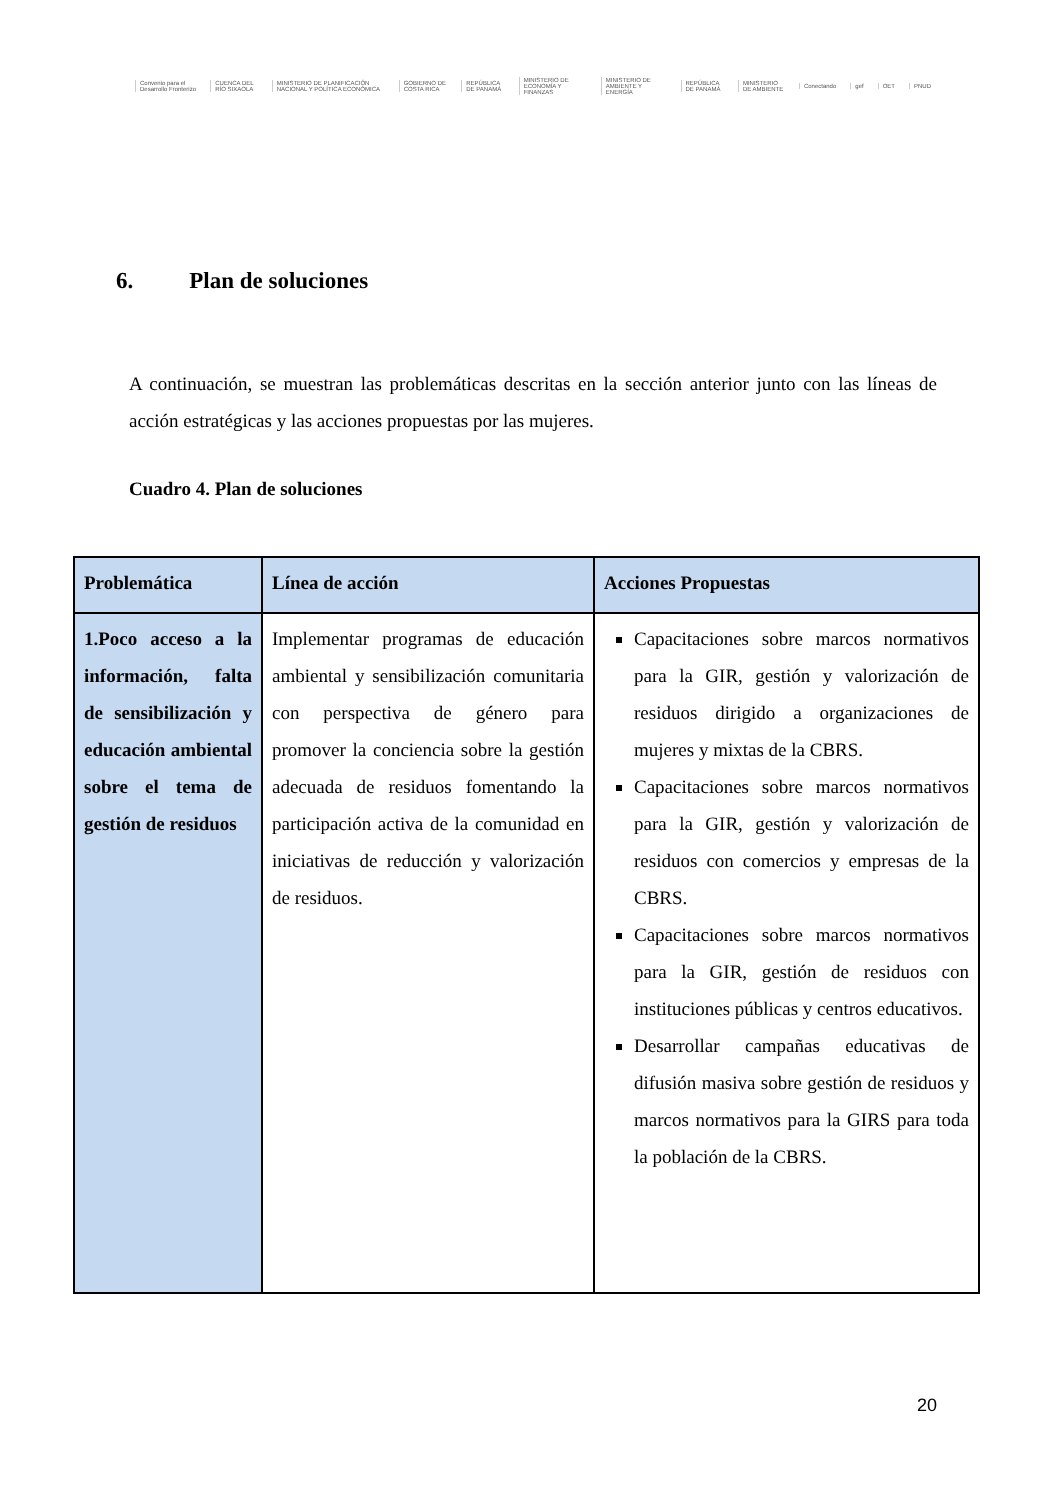Convenio para el Desarrollo Fronterizo CUENCA DEL RÍO SIXAOLA MINISTERIO DE PLANIFICACIÓN NACIONAL Y POLÍTICA ECONÓMICA GOBIERNO DE COSTA RICA REPÚBLICA DE PANAMÁ MINISTERIO DE ECONOMÍA Y FINANZAS MINISTERIO DE AMBIENTE Y ENERGÍA REPÚBLICA DE PANAMÁ MINISTERIO DE AMBIENTE Conectando gef OET PNUD
6. Plan de soluciones
A continuación, se muestran las problemáticas descritas en la sección anterior junto con las líneas de acción estratégicas y las acciones propuestas por las mujeres.
Cuadro 4. Plan de soluciones
| Problemática | Línea de acción | Acciones Propuestas |
| --- | --- | --- |
| 1.Poco acceso a la información, falta de sensibilización y educación ambiental sobre el tema de gestión de residuos | Implementar programas de educación ambiental y sensibilización comunitaria con perspectiva de género para promover la conciencia sobre la gestión adecuada de residuos fomentando la participación activa de la comunidad en iniciativas de reducción y valorización de residuos. | Capacitaciones sobre marcos normativos para la GIR, gestión y valorización de residuos dirigido a organizaciones de mujeres y mixtas de la CBRS. Capacitaciones sobre marcos normativos para la GIR, gestión y valorización de residuos con comercios y empresas de la CBRS. Capacitaciones sobre marcos normativos para la GIR, gestión de residuos con instituciones públicas y centros educativos. Desarrollar campañas educativas de difusión masiva sobre gestión de residuos y marcos normativos para la GIRS para toda la población de la CBRS. |
20